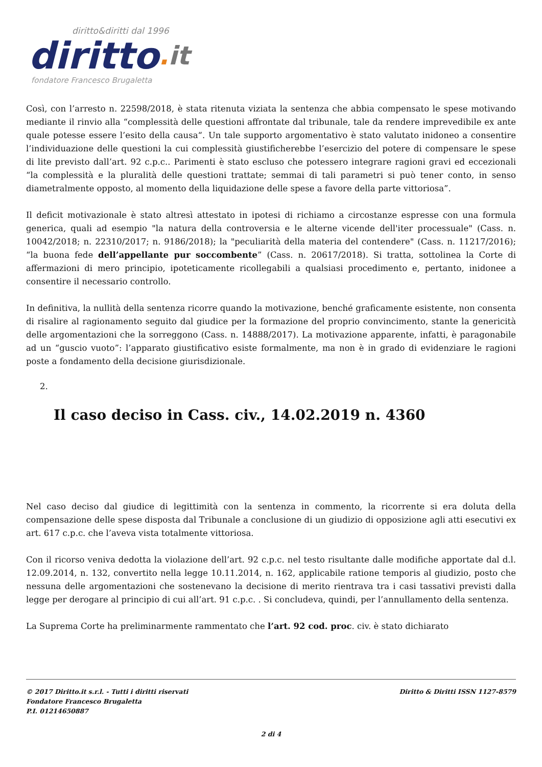diritto&diritti dal 1996
diritto. it
fondatore Francesco Brugaletta
Così, con l’arresto n. 22598/2018, è stata ritenuta viziata la sentenza che abbia compensato le spese motivando mediante il rinvio alla “complessità delle questioni affrontate dal tribunale, tale da rendere imprevedibile ex ante quale potesse essere l’esito della causa“. Un tale supporto argomentativo è stato valutato inidoneo a consentire l’individuazione delle questioni la cui complessità giustificherebbe l’esercizio del potere di compensare le spese di lite previsto dall’art. 92 c.p.c.. Parimenti è stato escluso che potessero integrare ragioni gravi ed eccezionali “la complessità e la pluralità delle questioni trattate; semmai di tali parametri si può tener conto, in senso diametralmente opposto, al momento della liquidazione delle spese a favore della parte vittoriosa”.
Il deficit motivazionale è stato altresì attestato in ipotesi di richiamo a circostanze espresse con una formula generica, quali ad esempio "la natura della controversia e le alterne vicende dell'iter processuale" (Cass. n. 10042/2018; n. 22310/2017; n. 9186/2018); la "peculiarità della materia del contendere" (Cass. n. 11217/2016); “la buona fede dell’appellante pur soccombente” (Cass. n. 20617/2018). Si tratta, sottolinea la Corte di affermazioni di mero principio, ipoteticamente ricollegabili a qualsiasi procedimento e, pertanto, inidonee a consentire il necessario controllo.
In definitiva, la nullità della sentenza ricorre quando la motivazione, benché graficamente esistente, non consenta di risalire al ragionamento seguito dal giudice per la formazione del proprio convincimento, stante la genericità delle argomentazioni che la sorreggono (Cass. n. 14888/2017). La motivazione apparente, infatti, è paragonabile ad un “guscio vuoto”: l’apparato giustificativo esiste formalmente, ma non è in grado di evidenziare le ragioni poste a fondamento della decisione giurisdizionale.
2.
Il caso deciso in Cass. civ., 14.02.2019 n. 4360
Nel caso deciso dal giudice di legittimità con la sentenza in commento, la ricorrente si era doluta della compensazione delle spese disposta dal Tribunale a conclusione di un giudizio di opposizione agli atti esecutivi ex art. 617 c.p.c. che l’aveva vista totalmente vittoriosa.
Con il ricorso veniva dedotta la violazione dell’art. 92 c.p.c. nel testo risultante dalle modifiche apportate dal d.l. 12.09.2014, n. 132, convertito nella legge 10.11.2014, n. 162, applicabile ratione temporis al giudizio, posto che nessuna delle argomentazioni che sostenevano la decisione di merito rientrava tra i casi tassativi previsti dalla legge per derogare al principio di cui all’art. 91 c.p.c. . Si concludeva, quindi, per l’annullamento della sentenza.
La Suprema Corte ha preliminarmente rammentato che l’art. 92 cod. proc. civ. è stato dichiarato
© 2017 Diritto.it s.r.l. - Tutti i diritti riservati
Fondatore Francesco Brugaletta
P.I. 01214650887
Diritto & Diritti ISSN 1127-8579
2 di 4